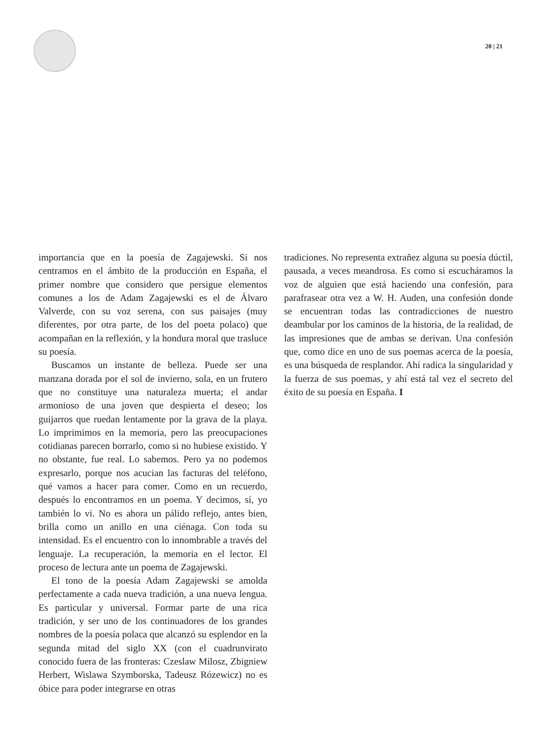20 | 21
importancia que en la poesía de Zagajewski. Si nos centramos en el ámbito de la producción en España, el primer nombre que considero que persigue elementos comunes a los de Adam Zagajewski es el de Álvaro Valverde, con su voz serena, con sus paisajes (muy diferentes, por otra parte, de los del poeta polaco) que acompañan en la reflexión, y la hondura moral que trasluce su poesía.
Buscamos un instante de belleza. Puede ser una manzana dorada por el sol de invierno, sola, en un frutero que no constituye una naturaleza muerta; el andar armonioso de una joven que despierta el deseo; los guijarros que ruedan lentamente por la grava de la playa. Lo imprimimos en la memoria, pero las preocupaciones cotidianas parecen borrarlo, como si no hubiese existido. Y no obstante, fue real. Lo sabemos. Pero ya no podemos expresarlo, porque nos acucian las facturas del teléfono, qué vamos a hacer para comer. Como en un recuerdo, después lo encontramos en un poema. Y decimos, sí, yo también lo vi. No es ahora un pálido reflejo, antes bien, brilla como un anillo en una ciénaga. Con toda su intensidad. Es el encuentro con lo innombrable a través del lenguaje. La recuperación, la memoria en el lector. El proceso de lectura ante un poema de Zagajewski.
El tono de la poesía Adam Zagajewski se amolda perfectamente a cada nueva tradición, a una nueva lengua. Es particular y universal. Formar parte de una rica tradición, y ser uno de los continuadores de los grandes nombres de la poesía polaca que alcanzó su esplendor en la segunda mitad del siglo XX (con el cuadrunvirato conocido fuera de las fronteras: Czeslaw Milosz, Zbigniew Herbert, Wislawa Szymborska, Tadeusz Rózewicz) no es óbice para poder integrarse en otras
tradiciones. No representa extrañez alguna su poesía dúctil, pausada, a veces meandrosa. Es como si escucháramos la voz de alguien que está haciendo una confesión, para parafrasear otra vez a W. H. Auden, una confesión donde se encuentran todas las contradicciones de nuestro deambular por los caminos de la historia, de la realidad, de las impresiones que de ambas se derivan. Una confesión que, como dice en uno de sus poemas acerca de la poesía, es una búsqueda de resplandor. Ahí radica la singularidad y la fuerza de sus poemas, y ahí está tal vez el secreto del éxito de su poesía en España. I